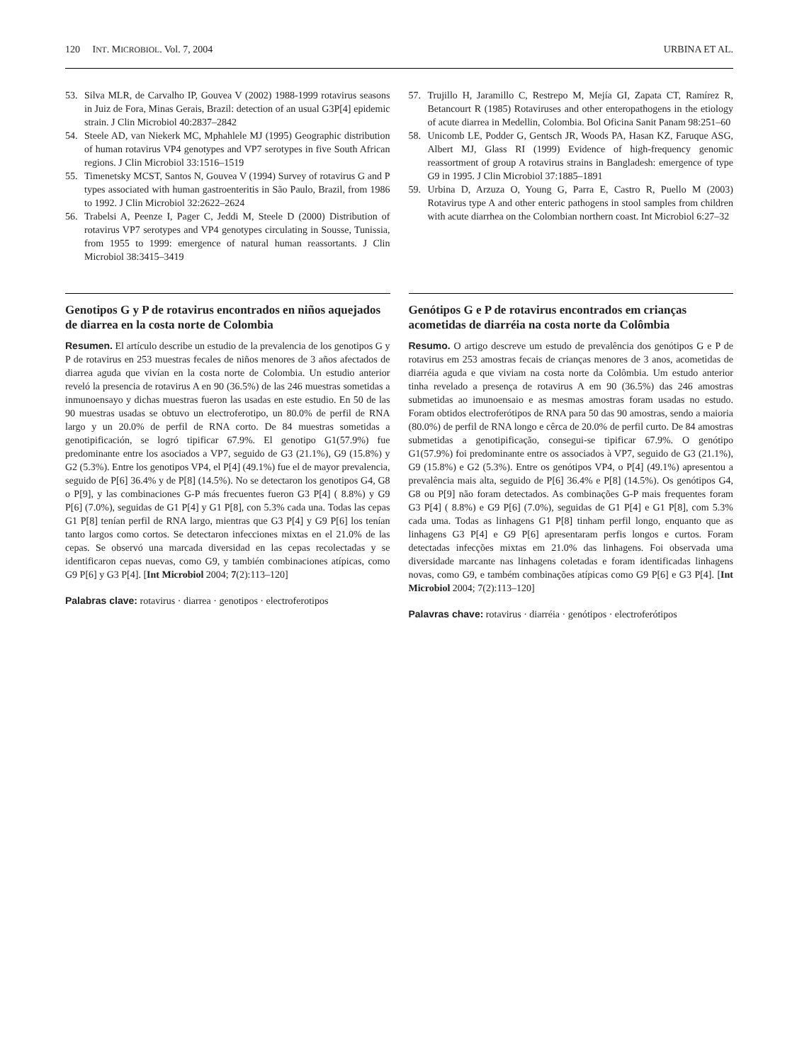120 INT. MICROBIOL. Vol. 7, 2004 URBINA ET AL.
53. Silva MLR, de Carvalho IP, Gouvea V (2002) 1988-1999 rotavirus seasons in Juiz de Fora, Minas Gerais, Brazil: detection of an usual G3P[4] epidemic strain. J Clin Microbiol 40:2837–2842
54. Steele AD, van Niekerk MC, Mphahlele MJ (1995) Geographic distribution of human rotavirus VP4 genotypes and VP7 serotypes in five South African regions. J Clin Microbiol 33:1516–1519
55. Timenetsky MCST, Santos N, Gouvea V (1994) Survey of rotavirus G and P types associated with human gastroenteritis in São Paulo, Brazil, from 1986 to 1992. J Clin Microbiol 32:2622–2624
56. Trabelsi A, Peenze I, Pager C, Jeddi M, Steele D (2000) Distribution of rotavirus VP7 serotypes and VP4 genotypes circulating in Sousse, Tunissia, from 1955 to 1999: emergence of natural human reassortants. J Clin Microbiol 38:3415–3419
57. Trujillo H, Jaramillo C, Restrepo M, Mejía GI, Zapata CT, Ramírez R, Betancourt R (1985) Rotaviruses and other enteropathogens in the etiology of acute diarrea in Medellin, Colombia. Bol Oficina Sanit Panam 98:251–60
58. Unicomb LE, Podder G, Gentsch JR, Woods PA, Hasan KZ, Faruque ASG, Albert MJ, Glass RI (1999) Evidence of high-frequency genomic reassortment of group A rotavirus strains in Bangladesh: emergence of type G9 in 1995. J Clin Microbiol 37:1885–1891
59. Urbina D, Arzuza O, Young G, Parra E, Castro R, Puello M (2003) Rotavirus type A and other enteric pathogens in stool samples from children with acute diarrhea on the Colombian northern coast. Int Microbiol 6:27–32
Genotipos G y P de rotavirus encontrados en niños aquejados de diarrea en la costa norte de Colombia
Resumen. El artículo describe un estudio de la prevalencia de los genotipos G y P de rotavirus en 253 muestras fecales de niños menores de 3 años afectados de diarrea aguda que vivían en la costa norte de Colombia. Un estudio anterior reveló la presencia de rotavirus A en 90 (36.5%) de las 246 muestras sometidas a inmunoensayo y dichas muestras fueron las usadas en este estudio. En 50 de las 90 muestras usadas se obtuvo un electroferotipo, un 80.0% de perfil de RNA largo y un 20.0% de perfil de RNA corto. De 84 muestras sometidas a genotipificación, se logró tipificar 67.9%. El genotipo G1(57.9%) fue predominante entre los asociados a VP7, seguido de G3 (21.1%), G9 (15.8%) y G2 (5.3%). Entre los genotipos VP4, el P[4] (49.1%) fue el de mayor prevalencia, seguido de P[6] 36.4% y de P[8] (14.5%). No se detectaron los genotipos G4, G8 o P[9], y las combinaciones G-P más frecuentes fueron G3 P[4] ( 8.8%) y G9 P[6] (7.0%), seguidas de G1 P[4] y G1 P[8], con 5.3% cada una. Todas las cepas G1 P[8] tenían perfil de RNA largo, mientras que G3 P[4] y G9 P[6] los tenían tanto largos como cortos. Se detectaron infecciones mixtas en el 21.0% de las cepas. Se observó una marcada diversidad en las cepas recolectadas y se identificaron cepas nuevas, como G9, y también combinaciones atípicas, como G9 P[6] y G3 P[4]. [Int Microbiol 2004; 7(2):113–120]
Palabras clave: rotavirus · diarrea · genotipos · electroferotipos
Genótipos G e P de rotavirus encontrados em crianças acometidas de diarréia na costa norte da Colômbia
Resumo. O artigo descreve um estudo de prevalência dos genótipos G e P de rotavirus em 253 amostras fecais de crianças menores de 3 anos, acometidas de diarréia aguda e que viviam na costa norte da Colômbia. Um estudo anterior tinha revelado a presença de rotavirus A em 90 (36.5%) das 246 amostras submetidas ao imunoensaio e as mesmas amostras foram usadas no estudo. Foram obtidos electroferótipos de RNA para 50 das 90 amostras, sendo a maioria (80.0%) de perfil de RNA longo e cêrca de 20.0% de perfil curto. De 84 amostras submetidas a genotipificação, consegui-se tipificar 67.9%. O genótipo G1(57.9%) foi predominante entre os associados à VP7, seguido de G3 (21.1%), G9 (15.8%) e G2 (5.3%). Entre os genótipos VP4, o P[4] (49.1%) apresentou a prevalência mais alta, seguido de P[6] 36.4% e P[8] (14.5%). Os genótipos G4, G8 ou P[9] não foram detectados. As combinações G-P mais frequentes foram G3 P[4] ( 8.8%) e G9 P[6] (7.0%), seguidas de G1 P[4] e G1 P[8], com 5.3% cada uma. Todas as linhagens G1 P[8] tinham perfil longo, enquanto que as linhagens G3 P[4] e G9 P[6] apresentaram perfis longos e curtos. Foram detectadas infecções mixtas em 21.0% das linhagens. Foi observada uma diversidade marcante nas linhagens coletadas e foram identificadas linhagens novas, como G9, e também combinações atípicas como G9 P[6] e G3 P[4]. [Int Microbiol 2004; 7(2):113–120]
Palavras chave: rotavirus · diarréia · genótipos · electroferótipos